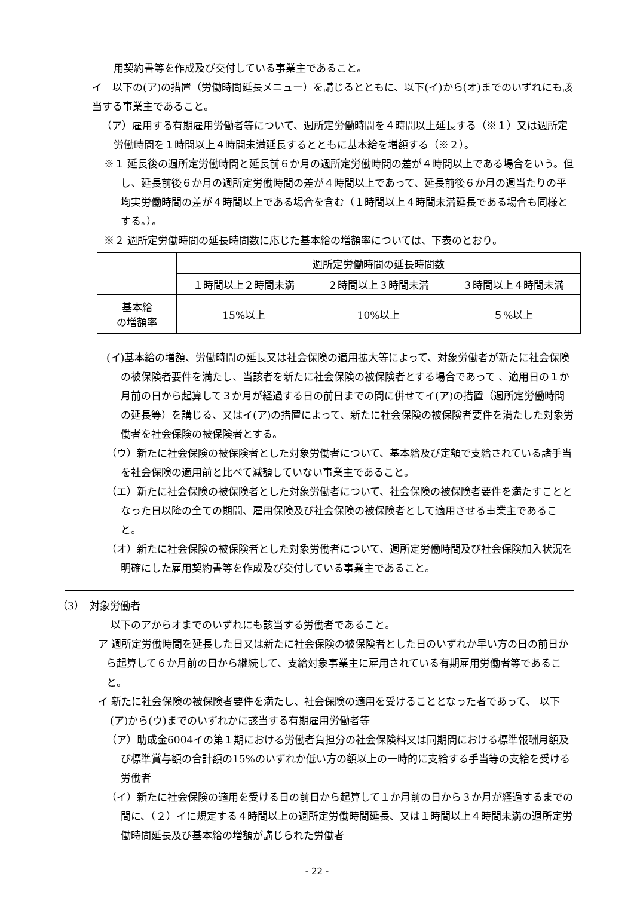用契約書等を作成及び交付している事業主であること。
イ　以下の(ア)の措置（労働時間延長メニュー）を講じるとともに、以下(イ)から(オ)までのいずれにも該当する事業主であること。
（ア）雇用する有期雇用労働者等について、週所定労働時間を４時間以上延長する（※１）又は週所定労働時間を１時間以上４時間未満延長するとともに基本給を増額する（※２）。
※１ 延長後の週所定労働時間と延長前６か月の週所定労働時間の差が４時間以上である場合をいう。但し、延長前後６か月の週所定労働時間の差が４時間以上であって、延長前後６か月の週当たりの平均実労働時間の差が４時間以上である場合を含む（１時間以上４時間未満延長である場合も同様とする。）。
※２ 週所定労働時間の延長時間数に応じた基本給の増額率については、下表のとおり。
| | 週所定労働時間の延長時間数 | | |
| --- | --- | --- | --- |
| | １時間以上２時間未満 | ２時間以上３時間未満 | ３時間以上４時間未満 |
| 基本給 の増額率 | 15%以上 | 10%以上 | ５%以上 |
(イ)基本給の増額、労働時間の延長又は社会保険の適用拡大等によって、対象労働者が新たに社会保険の被保険者要件を満たし、当該者を新たに社会保険の被保険者とする場合であって 、適用日の１か月前の日から起算して３か月が経過する日の前日までの間に併せてイ(ア)の措置（週所定労働時間の延長等）を講じる、又はイ(ア)の措置によって、新たに社会保険の被保険者要件を満たした対象労働者を社会保険の被保険者とする。
（ウ）新たに社会保険の被保険者とした対象労働者について、基本給及び定額で支給されている諸手当を社会保険の適用前と比べて減額していない事業主であること。
（エ）新たに社会保険の被保険者とした対象労働者について、社会保険の被保険者要件を満たすこととなった日以降の全ての期間、雇用保険及び社会保険の被保険者として適用させる事業主であること。
（オ）新たに社会保険の被保険者とした対象労働者について、週所定労働時間及び社会保険加入状況を明確にした雇用契約書等を作成及び交付している事業主であること。
（3）　対象労働者
以下のアからオまでのいずれにも該当する労働者であること。
ア 週所定労働時間を延長した日又は新たに社会保険の被保険者とした日のいずれか早い方の日の前日から起算して６か月前の日から継続して、支給対象事業主に雇用されている有期雇用労働者等であること。
イ 新たに社会保険の被保険者要件を満たし、社会保険の適用を受けることとなった者であって、 以下(ア)から(ウ)までのいずれかに該当する有期雇用労働者等
（ア）助成金6004イの第１期における労働者負担分の社会保険料又は同期間における標準報酬月額及び標準賞与額の合計額の15%のいずれか低い方の額以上の一時的に支給する手当等の支給を受ける労働者
（イ）新たに社会保険の適用を受ける日の前日から起算して１か月前の日から３か月が経過するまでの間に、（２）イに規定する４時間以上の週所定労働時間延長、又は１時間以上４時間未満の週所定労働時間延長及び基本給の増額が講じられた労働者
- 22 -